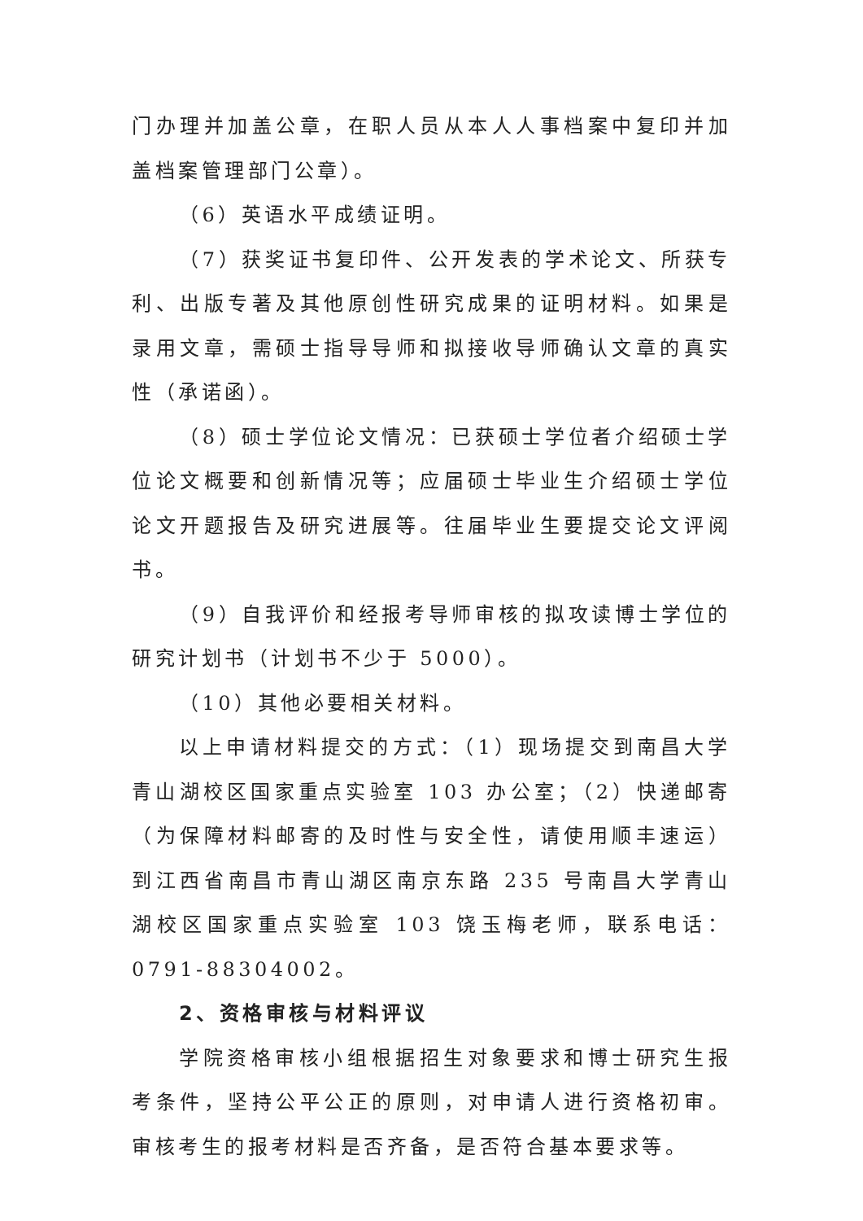门办理并加盖公章，在职人员从本人人事档案中复印并加盖档案管理部门公章）。
（6）英语水平成绩证明。
（7）获奖证书复印件、公开发表的学术论文、所获专利、出版专著及其他原创性研究成果的证明材料。如果是录用文章，需硕士指导导师和拟接收导师确认文章的真实性（承诺函）。
（8）硕士学位论文情况：已获硕士学位者介绍硕士学位论文概要和创新情况等；应届硕士毕业生介绍硕士学位论文开题报告及研究进展等。往届毕业生要提交论文评阅书。
（9）自我评价和经报考导师审核的拟攻读博士学位的研究计划书（计划书不少于 5000）。
（10）其他必要相关材料。
以上申请材料提交的方式：（1）现场提交到南昌大学青山湖校区国家重点实验室 103 办公室；（2）快递邮寄（为保障材料邮寄的及时性与安全性，请使用顺丰速运）到江西省南昌市青山湖区南京东路 235 号南昌大学青山湖校区国家重点实验室 103 饶玉梅老师，联系电话：0791-88304002。
2、资格审核与材料评议
学院资格审核小组根据招生对象要求和博士研究生报考条件，坚持公平公正的原则，对申请人进行资格初审。审核考生的报考材料是否齐备，是否符合基本要求等。